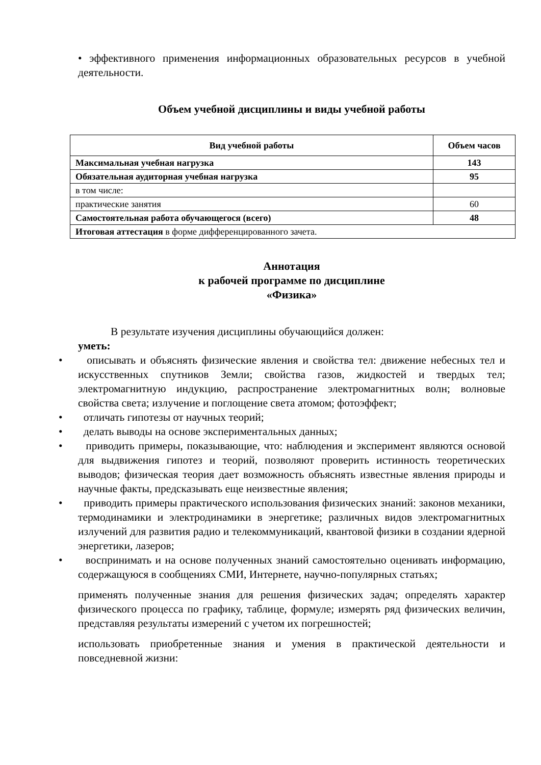• эффективного применения информационных образовательных ресурсов в учебной деятельности.
Объем учебной дисциплины и виды учебной работы
| Вид учебной работы | Объем часов |
| --- | --- |
| Максимальная учебная нагрузка | 143 |
| Обязательная аудиторная учебная нагрузка | 95 |
| в том числе: | |
| практические занятия | 60 |
| Самостоятельная работа обучающегося (всего) | 48 |
| Итоговая аттестация в форме дифференцированного зачета. | |
Аннотация
к рабочей программе по дисциплине
«Физика»
В результате изучения дисциплины обучающийся должен:
уметь:
• описывать и объяснять физические явления и свойства тел: движение небесных тел и искусственных спутников Земли; свойства газов, жидкостей и твердых тел; электромагнитную индукцию, распространение электромагнитных волн; волновые свойства света; излучение и поглощение света атомом; фотоэффект;
• отличать гипотезы от научных теорий;
• делать выводы на основе экспериментальных данных;
• приводить примеры, показывающие, что: наблюдения и эксперимент являются основой для выдвижения гипотез и теорий, позволяют проверить истинность теоретических выводов; физическая теория дает возможность объяснять известные явления природы и научные факты, предсказывать еще неизвестные явления;
• приводить примеры практического использования физических знаний: законов механики, термодинамики и электродинамики в энергетике; различных видов электромагнитных излучений для развития радио и телекоммуникаций, квантовой физики в создании ядерной энергетики, лазеров;
• воспринимать и на основе полученных знаний самостоятельно оценивать информацию, содержащуюся в сообщениях СМИ, Интернете, научно-популярных статьях;
применять полученные знания для решения физических задач; определять характер физического процесса по графику, таблице, формуле; измерять ряд физических величин, представляя результаты измерений с учетом их погрешностей;
использовать приобретенные знания и умения в практической деятельности и повседневной жизни: